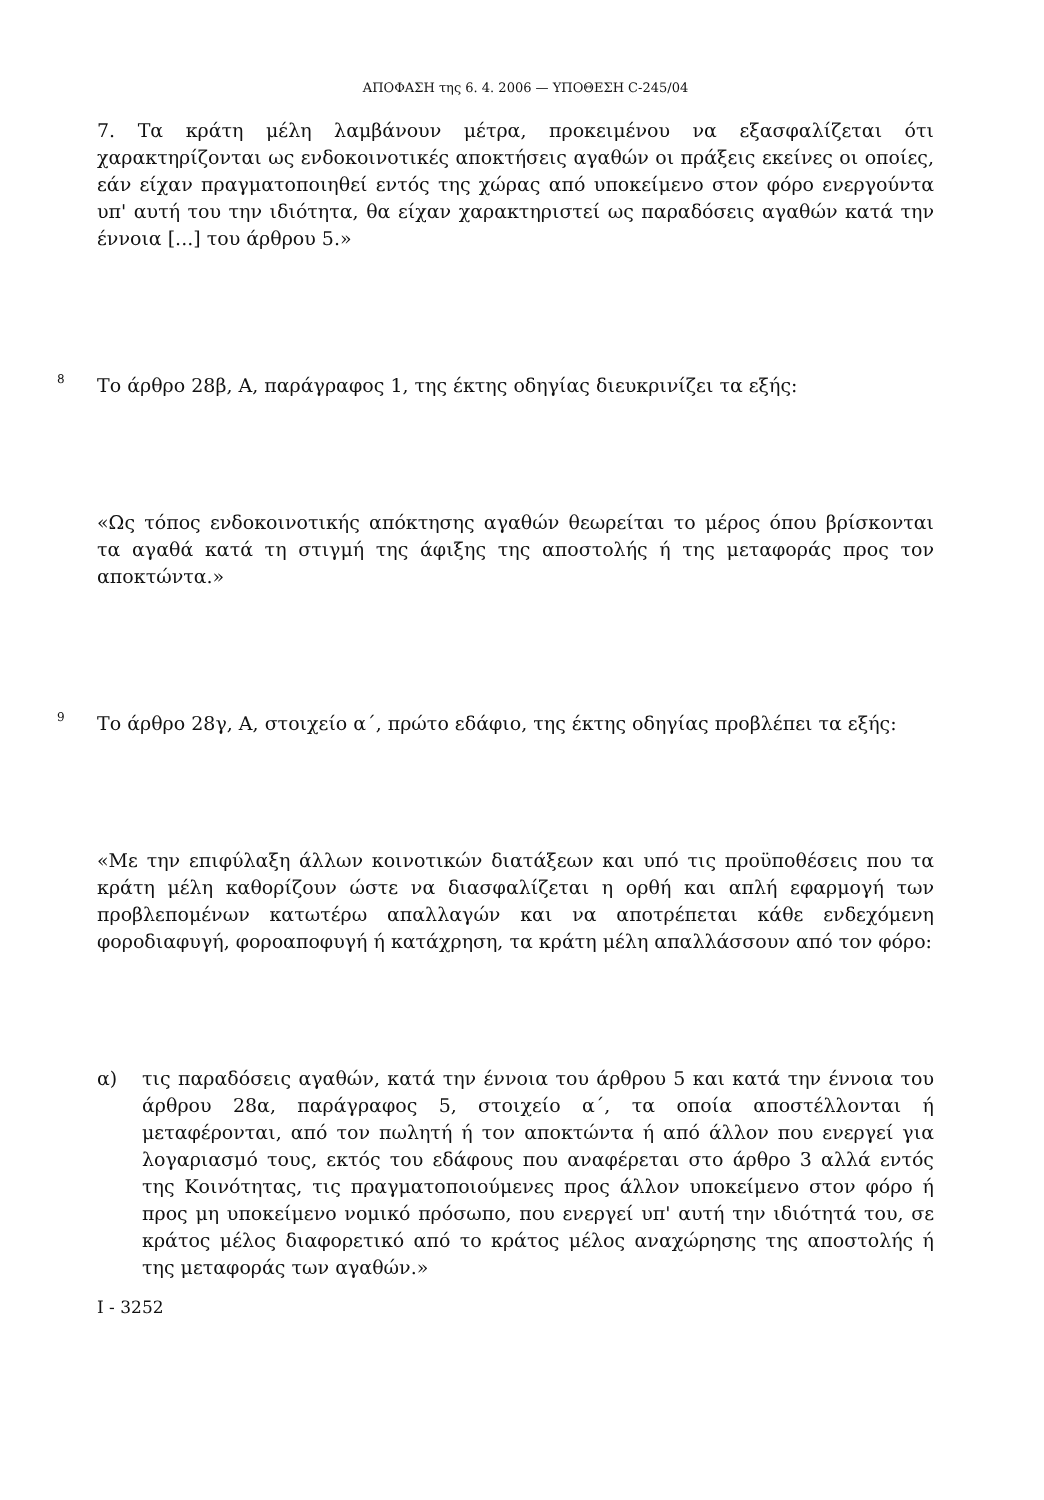ΑΠΟΦΑΣΗ της 6. 4. 2006 — ΥΠΟΘΕΣΗ C-245/04
7. Τα κράτη μέλη λαμβάνουν μέτρα, προκειμένου να εξασφαλίζεται ότι χαρακτηρίζονται ως ενδοκοινοτικές αποκτήσεις αγαθών οι πράξεις εκείνες οι οποίες, εάν είχαν πραγματοποιηθεί εντός της χώρας από υποκείμενο στον φόρο ενεργούντα υπ' αυτή του την ιδιότητα, θα είχαν χαρακτηριστεί ως παραδόσεις αγαθών κατά την έννοια [...] του άρθρου 5.»
8
Το άρθρο 28β, Α, παράγραφος 1, της έκτης οδηγίας διευκρινίζει τα εξής:
«Ως τόπος ενδοκοινοτικής απόκτησης αγαθών θεωρείται το μέρος όπου βρίσκονται τα αγαθά κατά τη στιγμή της άφιξης της αποστολής ή της μεταφοράς προς τον αποκτώντα.»
9
Το άρθρο 28γ, Α, στοιχείο α΄, πρώτο εδάφιο, της έκτης οδηγίας προβλέπει τα εξής:
«Με την επιφύλαξη άλλων κοινοτικών διατάξεων και υπό τις προϋποθέσεις που τα κράτη μέλη καθορίζουν ώστε να διασφαλίζεται η ορθή και απλή εφαρμογή των προβλεπομένων κατωτέρω απαλλαγών και να αποτρέπεται κάθε ενδεχόμενη φοροδιαφυγή, φοροαποφυγή ή κατάχρηση, τα κράτη μέλη απαλλάσσουν από τον φόρο:
α) τις παραδόσεις αγαθών, κατά την έννοια του άρθρου 5 και κατά την έννοια του άρθρου 28α, παράγραφος 5, στοιχείο α΄, τα οποία αποστέλλονται ή μεταφέρονται, από τον πωλητή ή τον αποκτώντα ή από άλλον που ενεργεί για λογαριασμό τους, εκτός του εδάφους που αναφέρεται στο άρθρο 3 αλλά εντός της Κοινότητας, τις πραγματοποιούμενες προς άλλον υποκείμενο στον φόρο ή προς μη υποκείμενο νομικό πρόσωπο, που ενεργεί υπ' αυτή την ιδιότητά του, σε κράτος μέλος διαφορετικό από το κράτος μέλος αναχώρησης της αποστολής ή της μεταφοράς των αγαθών.»
I - 3252